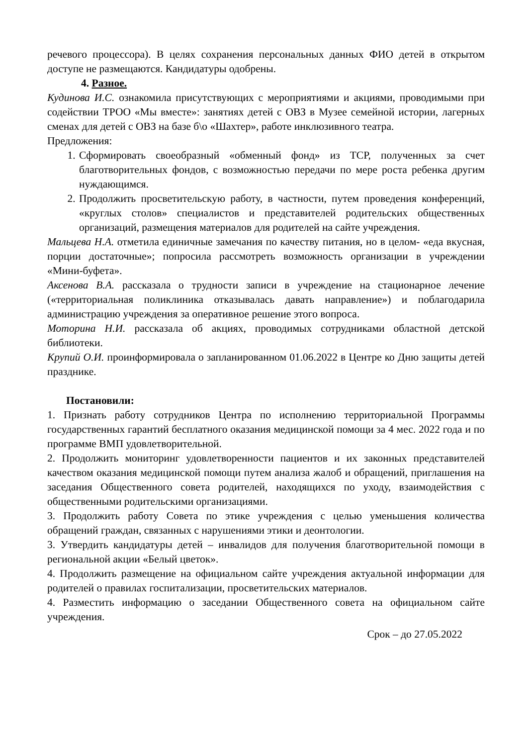речевого процессора). В целях сохранения персональных данных ФИО детей в открытом доступе не размещаются. Кандидатуры одобрены.
4. Разное.
Кудинова И.С. ознакомила присутствующих с мероприятиями и акциями, проводимыми при содействии ТРОО «Мы вместе»: занятиях детей с ОВЗ в Музее семейной истории, лагерных сменах для детей с ОВЗ на базе б\о «Шахтер», работе инклюзивного театра.
Предложения:
1. Сформировать своеобразный «обменный фонд» из ТСР, полученных за счет благотворительных фондов, с возможностью передачи по мере роста ребенка другим нуждающимся.
2. Продолжить просветительскую работу, в частности, путем проведения конференций, «круглых столов» специалистов и представителей родительских общественных организаций, размещения материалов для родителей на сайте учреждения.
Мальцева Н.А. отметила единичные замечания по качеству питания, но в целом- «еда вкусная, порции достаточные»; попросила рассмотреть возможность организации в учреждении «Мини-буфета».
Аксенова В.А. рассказала о трудности записи в учреждение на стационарное лечение («территориальная поликлиника отказывалась давать направление») и поблагодарила администрацию учреждения за оперативное решение этого вопроса.
Моторина Н.И. рассказала об акциях, проводимых сотрудниками областной детской библиотеки.
Крупий О.И. проинформировала о запланированном 01.06.2022 в Центре ко Дню защиты детей празднике.
Постановили:
1. Признать работу сотрудников Центра по исполнению территориальной Программы государственных гарантий бесплатного оказания медицинской помощи за 4 мес. 2022 года и по программе ВМП удовлетворительной.
2. Продолжить мониторинг удовлетворенности пациентов и их законных представителей качеством оказания медицинской помощи путем анализа жалоб и обращений, приглашения на заседания Общественного совета родителей, находящихся по уходу, взаимодействия с общественными родительскими организациями.
3. Продолжить работу Совета по этике учреждения с целью уменьшения количества обращений граждан, связанных с нарушениями этики и деонтологии.
3. Утвердить кандидатуры детей – инвалидов для получения благотворительной помощи в региональной акции «Белый цветок».
4. Продолжить размещение на официальном сайте учреждения актуальной информации для родителей о правилах госпитализации, просветительских материалов.
4. Разместить информацию о заседании Общественного совета на официальном сайте учреждения.
Срок – до 27.05.2022